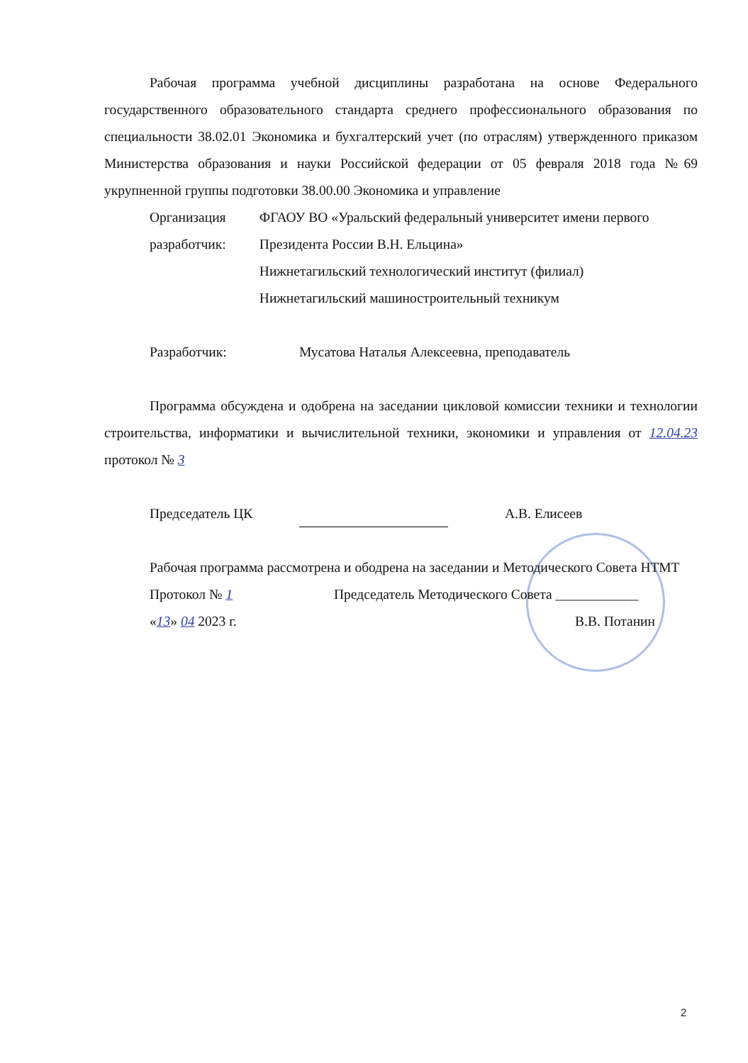Рабочая программа учебной дисциплины разработана на основе Федерального государственного образовательного стандарта среднего профессионального образования по специальности 38.02.01 Экономика и бухгалтерский учет (по отраслям) утвержденного приказом Министерства образования и науки Российской федерации от 05 февраля 2018 года №69 укрупненной группы подготовки 38.00.00 Экономика и управление
Организация разработчик:
ФГАОУ ВО «Уральский федеральный университет имени первого Президента России В.Н. Ельцина»
Нижнетагильский технологический институт (филиал)
Нижнетагильский машиностроительный техникум
Разработчик: Мусатова Наталья Алексеевна, преподаватель
Программа обсуждена и одобрена на заседании цикловой комиссии техники и технологии строительства, информатики и вычислительной техники, экономики и управления от 12.04.23 протокол № 3
Председатель ЦК А.В. Елисеев
Рабочая программа рассмотрена и ободрена на заседании и Методического Совета НТМТ
Протокол № 1 Председатель Методического Совета ____________
«13» 04 2023 г. В.В. Потанин
2